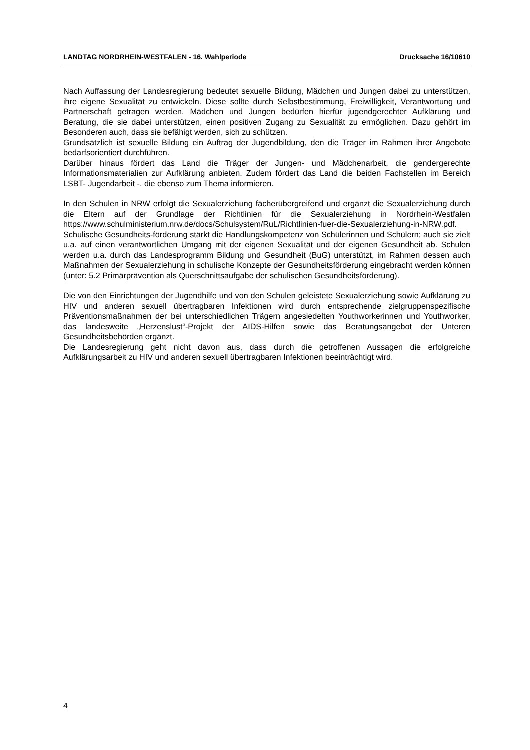LANDTAG NORDRHEIN-WESTFALEN - 16. Wahlperiode Drucksache 16/10610
Nach Auffassung der Landesregierung bedeutet sexuelle Bildung, Mädchen und Jungen dabei zu unterstützen, ihre eigene Sexualität zu entwickeln. Diese sollte durch Selbstbestimmung, Freiwilligkeit, Verantwortung und Partnerschaft getragen werden. Mädchen und Jungen bedürfen hierfür jugendgerechter Aufklärung und Beratung, die sie dabei unterstützen, einen positiven Zugang zu Sexualität zu ermöglichen. Dazu gehört im Besonderen auch, dass sie befähigt werden, sich zu schützen.
Grundsätzlich ist sexuelle Bildung ein Auftrag der Jugendbildung, den die Träger im Rahmen ihrer Angebote bedarfsorientiert durchführen.
Darüber hinaus fördert das Land die Träger der Jungen- und Mädchenarbeit, die gendergerechte Informationsmaterialien zur Aufklärung anbieten. Zudem fördert das Land die beiden Fachstellen im Bereich LSBT- Jugendarbeit -, die ebenso zum Thema informieren.
In den Schulen in NRW erfolgt die Sexualerziehung fächerübergreifend und ergänzt die Sexualerziehung durch die Eltern auf der Grundlage der Richtlinien für die Sexualerziehung in Nordrhein-Westfalen https://www.schulministerium.nrw.de/docs/Schulsystem/RuL/Richtlinien-fuer-die-Sexualerziehung-in-NRW.pdf. Schulische Gesundheits-förderung stärkt die Handlungskompetenz von Schülerinnen und Schülern; auch sie zielt u.a. auf einen verantwortlichen Umgang mit der eigenen Sexualität und der eigenen Gesundheit ab. Schulen werden u.a. durch das Landesprogramm Bildung und Gesundheit (BuG) unterstützt, im Rahmen dessen auch Maßnahmen der Sexualerziehung in schulische Konzepte der Gesundheitsförderung eingebracht werden können (unter: 5.2 Primärprävention als Querschnittsaufgabe der schulischen Gesundheitsförderung).
Die von den Einrichtungen der Jugendhilfe und von den Schulen geleistete Sexualerziehung sowie Aufklärung zu HIV und anderen sexuell übertragbaren Infektionen wird durch entsprechende zielgruppenspezifische Präventionsmaßnahmen der bei unterschiedlichen Trägern angesiedelten Youthworkerinnen und Youthworker, das landesweite „Herzenslust“-Projekt der AIDS-Hilfen sowie das Beratungsangebot der Unteren Gesundheitsbehörden ergänzt.
Die Landesregierung geht nicht davon aus, dass durch die getroffenen Aussagen die erfolgreiche Aufklärungsarbeit zu HIV und anderen sexuell übertragbaren Infektionen beeinträchtigt wird.
4